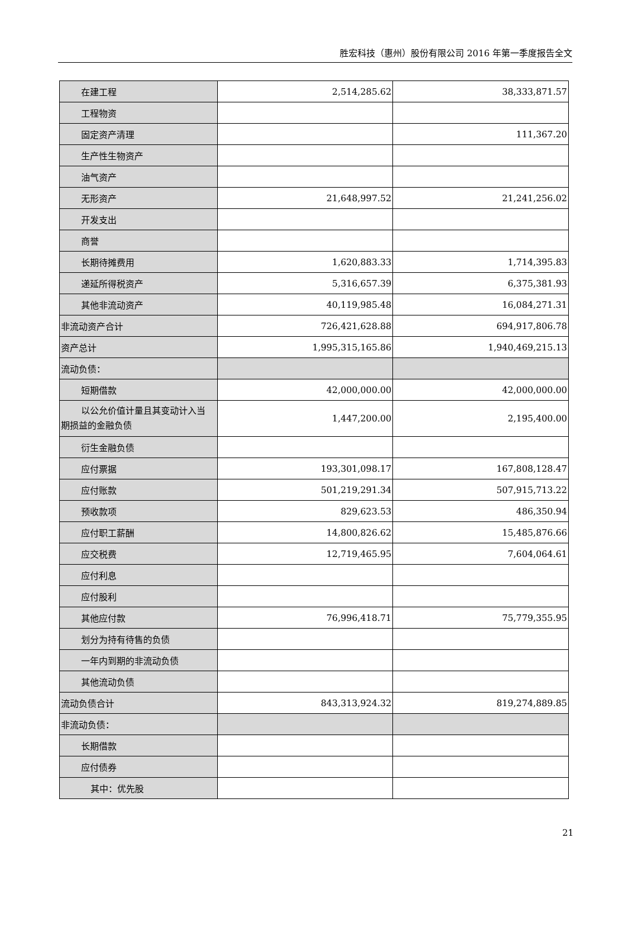胜宏科技（惠州）股份有限公司 2016 年第一季度报告全文
| 在建工程 | 2,514,285.62 | 38,333,871.57 |
| 工程物资 | | |
| 固定资产清理 | | 111,367.20 |
| 生产性生物资产 | | |
| 油气资产 | | |
| 无形资产 | 21,648,997.52 | 21,241,256.02 |
| 开发支出 | | |
| 商誉 | | |
| 长期待摊费用 | 1,620,883.33 | 1,714,395.83 |
| 递延所得税资产 | 5,316,657.39 | 6,375,381.93 |
| 其他非流动资产 | 40,119,985.48 | 16,084,271.31 |
| 非流动资产合计 | 726,421,628.88 | 694,917,806.78 |
| 资产总计 | 1,995,315,165.86 | 1,940,469,215.13 |
| 流动负债： | | |
| 短期借款 | 42,000,000.00 | 42,000,000.00 |
| 以公允价值计量且其变动计入当 期损益的金融负债 | 1,447,200.00 | 2,195,400.00 |
| 衍生金融负债 | | |
| 应付票据 | 193,301,098.17 | 167,808,128.47 |
| 应付账款 | 501,219,291.34 | 507,915,713.22 |
| 预收款项 | 829,623.53 | 486,350.94 |
| 应付职工薪酬 | 14,800,826.62 | 15,485,876.66 |
| 应交税费 | 12,719,465.95 | 7,604,064.61 |
| 应付利息 | | |
| 应付股利 | | |
| 其他应付款 | 76,996,418.71 | 75,779,355.95 |
| 划分为持有待售的负债 | | |
| 一年内到期的非流动负债 | | |
| 其他流动负债 | | |
| 流动负债合计 | 843,313,924.32 | 819,274,889.85 |
| 非流动负债： | | |
| 长期借款 | | |
| 应付债券 | | |
| 其中：优先股 | | |
21